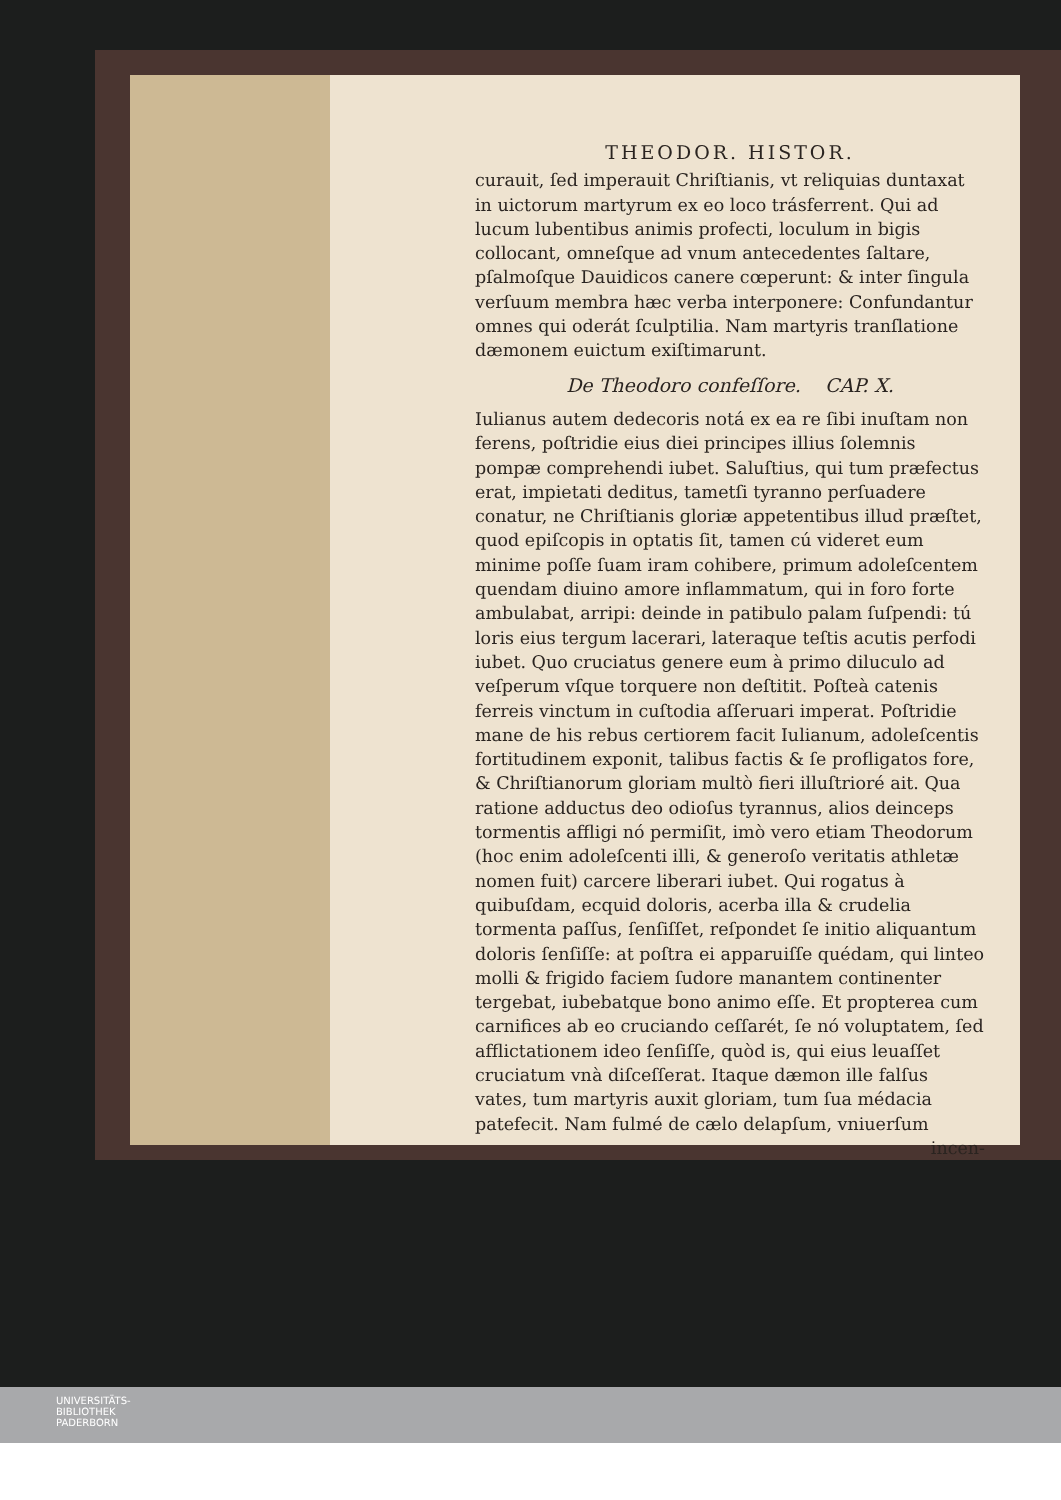THEODOR. HISTOR.
curauit, ſed imperauit Chriſtianis, vt reliquias duntaxat in uictorum martyrum ex eo loco trásferrent. Qui ad lucum lubentibus animis profecti, loculum in bigis collocant, omneſque ad vnum antecedentes ſaltare, pſalmoſque Dauidicos canere cœperunt: & inter ſingula verſuum membra hæc verba interponere: Confundantur omnes qui oderát ſculptilia. Nam martyris tranſlatione dæmonem euictum exiſtimarunt.
De Theodoro confeſſore. CAP. X.
Iulianus autem dedecoris notá ex ea re ſibi inuſtam non ferens, poſtridie eius diei principes illius ſolemnis pompæ comprehendi iubet. Saluſtius, qui tum præfectus erat, impietati deditus, tametſi tyranno perſuadere conatur, ne Chriſtianis gloriæ appetentibus illud præſtet, quod epiſcopis in optatis ſit, tamen cú videret eum minime poſſe ſuam iram cohibere, primum adoleſcentem quendam diuino amore inflammatum, qui in foro forte ambulabat, arripi: deinde in patibulo palam ſuſpendi: tú loris eius tergum lacerari, lateraque teſtis acutis perfodi iubet. Quo cruciatus genere eum à primo diluculo ad veſperum vſque torquere non deſtitit. Poſteà catenis ferreis vinctum in cuſtodia aſſeruari imperat. Poſtridie mane de his rebus certiorem facit Iulianum, adoleſcentis fortitudinem exponit, talibus factis & ſe profligatos fore, & Chriſtianorum gloriam multò fieri illuſtrioré ait. Qua ratione adductus deo odioſus tyrannus, alios deinceps tormentis affligi nó permiſit, imò vero etiam Theodorum (hoc enim adoleſcenti illi, & generoſo veritatis athletæ nomen fuit) carcere liberari iubet. Qui rogatus à quibuſdam, ecquid doloris, acerba illa & crudelia tormenta paſſus, ſenſiſſet, reſpondet ſe initio aliquantum doloris ſenſiſſe: at poſtra ei apparuiſſe quédam, qui linteo molli & frigido faciem ſudore manantem continenter tergebat, iubebatque bono animo eſſe. Et propterea cum carnifices ab eo cruciando ceſſarét, ſe nó voluptatem, ſed afflictationem ideo ſenſiſſe, quòd is, qui eius leuaſſet cruciatum vnà diſceſſerat. Itaque dæmon ille falſus vates, tum martyris auxit gloriam, tum ſua médacia patefecit. Nam fulmé de cælo delapſum, vniuerſum
incen-
UNIVERSITÄTS-
BIBLIOTHEK
PADERBORN